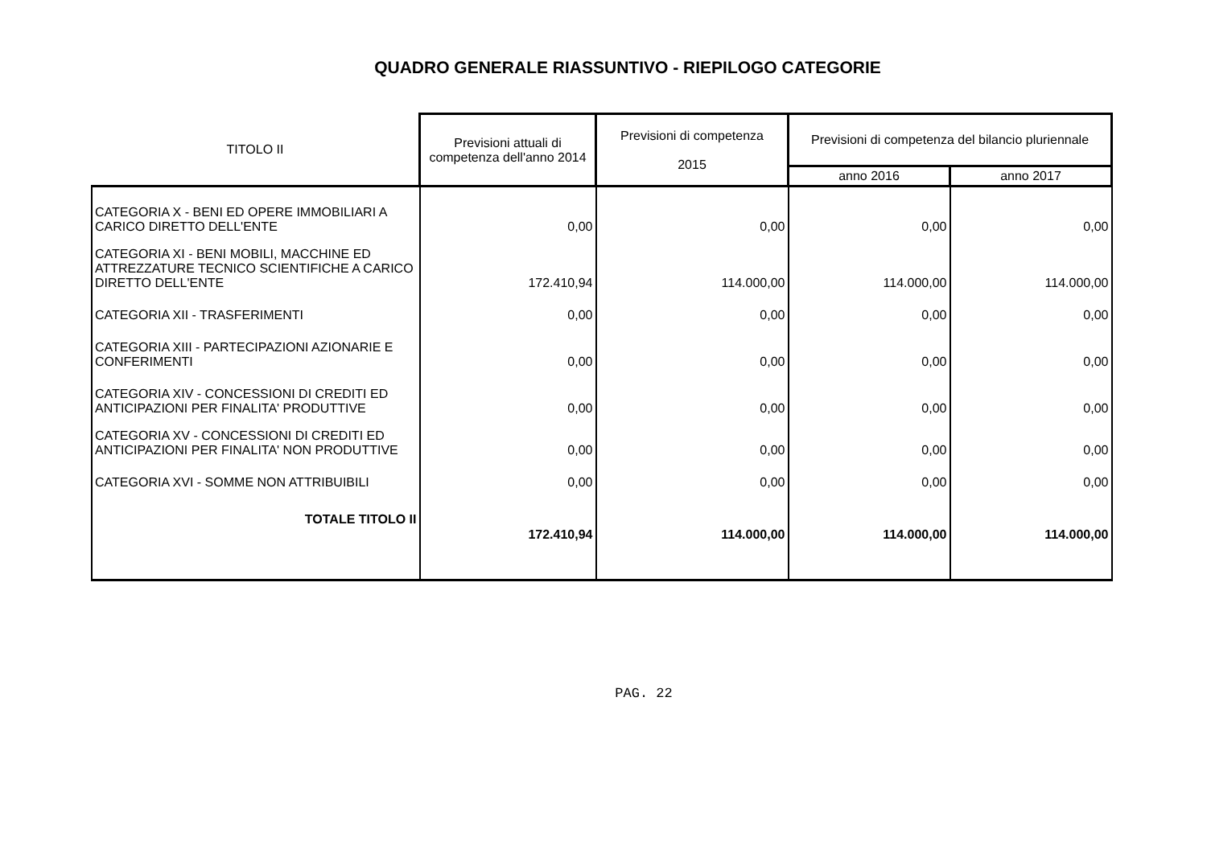QUADRO GENERALE RIASSUNTIVO - RIEPILOGO CATEGORIE
| TITOLO II | Previsioni attuali di competenza dell'anno 2014 | Previsioni di competenza 2015 | Previsioni di competenza del bilancio pluriennale | |
| --- | --- | --- | --- | --- |
| | | | anno 2016 | anno 2017 |
| CATEGORIA X - BENI ED OPERE IMMOBILIARI A CARICO DIRETTO DELL'ENTE | 0,00 | 0,00 | 0,00 | 0,00 |
| CATEGORIA XI - BENI MOBILI, MACCHINE ED ATTREZZATURE TECNICO SCIENTIFICHE A CARICO DIRETTO DELL'ENTE | 172.410,94 | 114.000,00 | 114.000,00 | 114.000,00 |
| CATEGORIA XII - TRASFERIMENTI | 0,00 | 0,00 | 0,00 | 0,00 |
| CATEGORIA XIII - PARTECIPAZIONI AZIONARIE E CONFERIMENTI | 0,00 | 0,00 | 0,00 | 0,00 |
| CATEGORIA XIV - CONCESSIONI DI CREDITI ED ANTICIPAZIONI PER FINALITA' PRODUTTIVE | 0,00 | 0,00 | 0,00 | 0,00 |
| CATEGORIA XV - CONCESSIONI DI CREDITI ED ANTICIPAZIONI PER FINALITA' NON PRODUTTIVE | 0,00 | 0,00 | 0,00 | 0,00 |
| CATEGORIA XVI - SOMME NON ATTRIBUIBILI | 0,00 | 0,00 | 0,00 | 0,00 |
| TOTALE TITOLO II | 172.410,94 | 114.000,00 | 114.000,00 | 114.000,00 |
PAG. 22